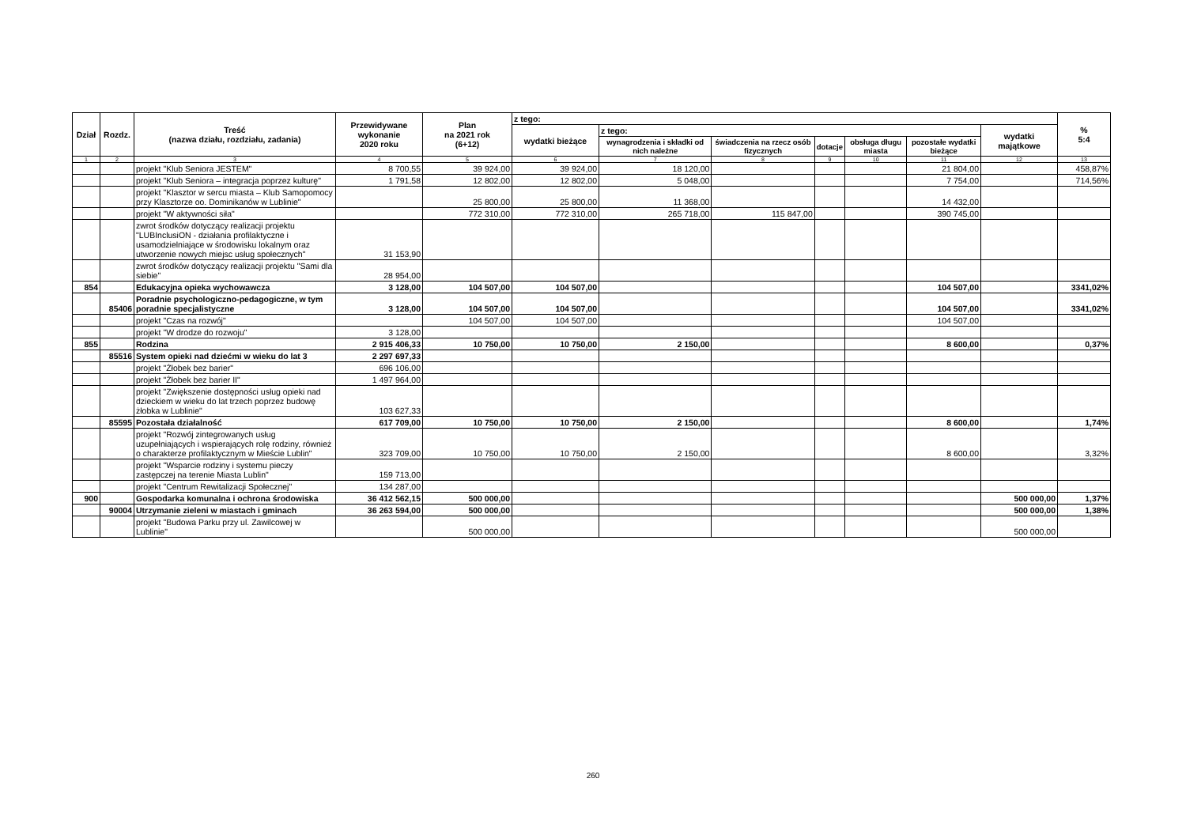| Dział | Rozdz. | Treść (nazwa działu, rozdziału, zadania) | Przewidywane wykonanie 2020 roku | Plan na 2021 rok (6+12) | z tego: | | | | | | | % 5:4 |
| --- | --- | --- | --- | --- | --- | --- | --- | --- | --- | --- | --- | --- |
| | | | | | wydatki bieżące | z tego: | | | | | wydatki majątkowe | |
| | | | | | | wynagrodzenia i składki od nich należne | świadczenia na rzecz osób fizycznych | dotacje | obsługa długu miasta | pozostałe wydatki bieżące | | |
| 1 | 2 | 3 | 4 | 5 | 6 | 7 | 8 | 9 | 10 | 11 | 12 | 13 |
| | | projekt "Klub Seniora JESTEM" | 8 700,55 | 39 924,00 | 39 924,00 | 18 120,00 | | | | 21 804,00 | | 458,87% |
| | | projekt "Klub Seniora – integracja poprzez kulturę" | 1 791,58 | 12 802,00 | 12 802,00 | 5 048,00 | | | | 7 754,00 | | 714,56% |
| | | projekt "Klasztor w sercu miasta – Klub Samopomocy przy Klasztorze oo. Dominikanów w Lublinie" | | 25 800,00 | 25 800,00 | 11 368,00 | | | | 14 432,00 | | |
| | | projekt "W aktywności siła" | | 772 310,00 | 772 310,00 | 265 718,00 | 115 847,00 | | | 390 745,00 | | |
| | | zwrot środków dotyczący realizacji projektu "LUBInclusiON - działania profilaktyczne i usamodzielniające w środowisku lokalnym oraz utworzenie nowych miejsc usług społecznych" | 31 153,90 | | | | | | | | | |
| | | zwrot środków dotyczący realizacji projektu "Sami dla siebie" | 28 954,00 | | | | | | | | | |
| 854 | | Edukacyjna opieka wychowawcza | 3 128,00 | 104 507,00 | 104 507,00 | | | | | 104 507,00 | | 3341,02% |
| | 85406 | Poradnie psychologiczno-pedagogiczne, w tym poradnie specjalistyczne | 3 128,00 | 104 507,00 | 104 507,00 | | | | | 104 507,00 | | 3341,02% |
| | | projekt "Czas na rozwój" | | 104 507,00 | 104 507,00 | | | | | 104 507,00 | | |
| | | projekt "W drodze do rozwoju" | 3 128,00 | | | | | | | | | |
| 855 | | Rodzina | 2 915 406,33 | 10 750,00 | 10 750,00 | 2 150,00 | | | | 8 600,00 | | 0,37% |
| | 85516 | System opieki nad dziećmi w wieku do lat 3 | 2 297 697,33 | | | | | | | | | |
| | | projekt "Żłobek bez barier" | 696 106,00 | | | | | | | | | |
| | | projekt "Żłobek bez barier II" | 1 497 964,00 | | | | | | | | | |
| | | projekt "Zwiększenie dostępności usług opieki nad dzieckiem w wieku do lat trzech poprzez budowę żłobka w Lublinie" | 103 627,33 | | | | | | | | | |
| | 85595 | Pozostała działalność | 617 709,00 | 10 750,00 | 10 750,00 | 2 150,00 | | | | 8 600,00 | | 1,74% |
| | | projekt "Rozwój zintegrowanych usług uzupełniających i wspierających rolę rodziny, również o charakterze profilaktycznym w Mieście Lublin" | 323 709,00 | 10 750,00 | 10 750,00 | 2 150,00 | | | | 8 600,00 | | 3,32% |
| | | projekt "Wsparcie rodziny i systemu pieczy zastępczej na terenie Miasta Lublin" | 159 713,00 | | | | | | | | | |
| | | projekt "Centrum Rewitalizacji Społecznej" | 134 287,00 | | | | | | | | | |
| 900 | | Gospodarka komunalna i ochrona środowiska | 36 412 562,15 | 500 000,00 | | | | | | | 500 000,00 | 1,37% |
| | 90004 | Utrzymanie zieleni w miastach i gminach | 36 263 594,00 | 500 000,00 | | | | | | | 500 000,00 | 1,38% |
| | | projekt "Budowa Parku przy ul. Zawilcowej w Lublinie" | | 500 000,00 | | | | | | | 500 000,00 | |
260